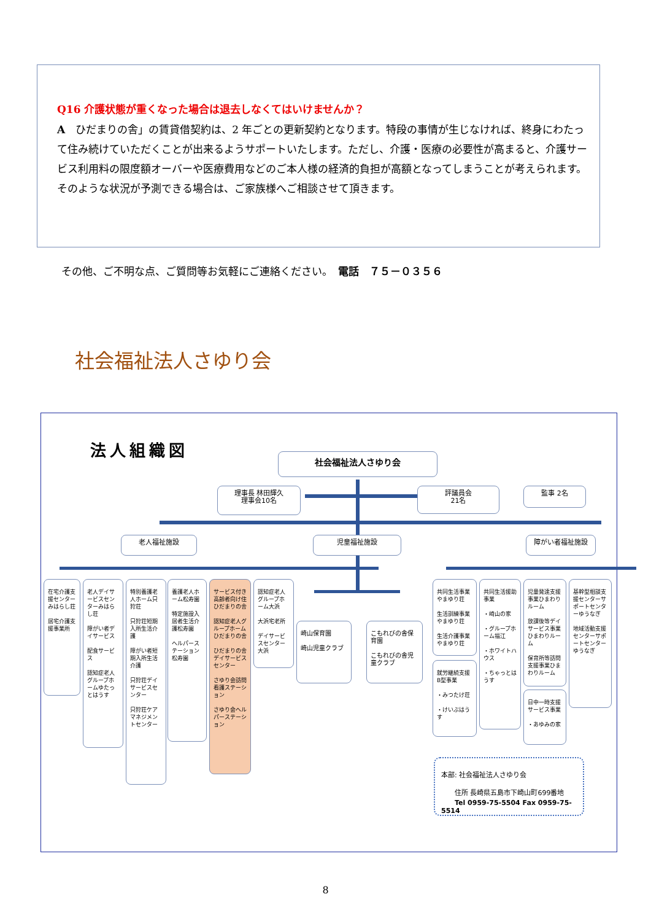Q16 介護状態が重くなった場合は退去しなくてはいけませんか？
A　ひだまりの舎」の賃貸借契約は、2 年ごとの更新契約となります。特段の事情が生じなければ、終身にわたって住み続けていただくことが出来るようサポートいたします。ただし、介護・医療の必要性が高まると、介護サービス利用料の限度額オーバーや医療費用などのご本人様の経済的負担が高額となってしまうことが考えられます。そのような状況が予測できる場合は、ご家族様へご相談させて頂きます。
その他、ご不明な点、ご質問等お気軽にご連絡ください。　電話　７５－０３５６
社会福祉法人さゆり会
法人組織図 社会福祉法人さゆり会
理事長 林田輝久
理事会10名
評議員会
21名
監事 2名
老人福祉施設 児童福祉施設 障がい者福祉施設
在宅介護支援センターみはらし荘
居宅介護支援事業所
老人デイサービスセンターみはらし荘
障がい者デイサービス
配食サービス
認知症老人グループホームゆたっとはうす
特別養護老人ホーム只狩荘
只狩荘短期入所生活介護
障がい者短期入所生活介護
只狩荘デイサービスセンター
只狩荘ケアマネジメントセンター
養護老人ホーム松寿園
特定施設入居者生活介護松寿園
ヘルパーステーション松寿園
サービス付き高齢者向け住ひだまりの舎
認知症老人グループホームひだまりの舎
ひだまりの舎デイサービスセンター
さゆり会訪問看護ステーション
さゆり会ヘルパーステーション
認知症老人グループホーム大浜
大浜宅老所
デイサービスセンター大浜
崎山保育園
崎山児童クラブ
こもれびの舎保育園
こもれびの舎児童クラブ
共同生活事業やまゆり荘
生活訓練事業やまゆり荘
生活介護事業やまゆり荘
就労継続支援B型事業
・みつたけ荘
・けいぶはうす
共同生活援助事業
・崎山の家
・グループホーム福江
・ホワイトハウス
・ちゃっとはうす
児童発達支援事業ひまわりルーム
放課後等デイサービス事業ひまわりルーム
保育所等訪問支援事業ひまわりルーム
日中一時支援サービス事業
・あゆみの家
基幹型相談支援センターサポートセンターゆうなぎ
地域活動支援センターサポートセンターゆうなぎ
本部: 社会福祉法人さゆり会
　　住所 長崎県五島市下崎山町699番地
　　Tel 0959-75-5504 Fax 0959-75-5514
8